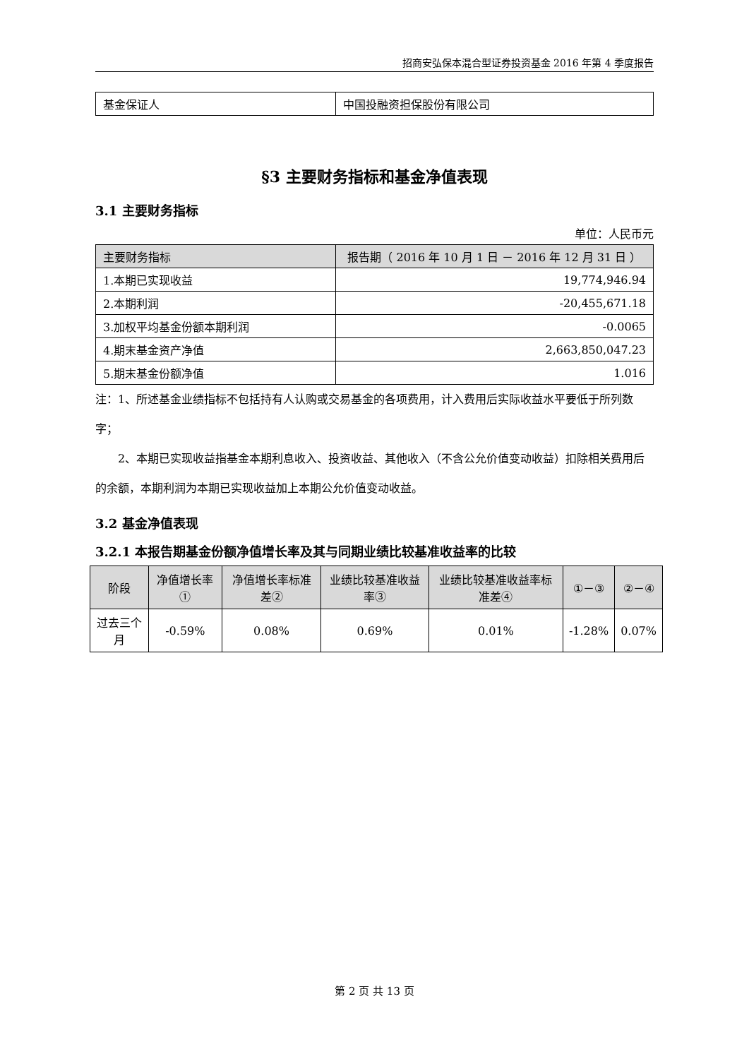招商安弘保本混合型证券投资基金 2016 年第 4 季度报告
| 基金保证人 | 中国投融资担保股份有限公司 |
§3 主要财务指标和基金净值表现
3.1 主要财务指标
单位：人民币元
| 主要财务指标 | 报告期（ 2016 年 10 月 1 日 － 2016 年 12 月 31 日 ） |
| --- | --- |
| 1.本期已实现收益 | 19,774,946.94 |
| 2.本期利润 | -20,455,671.18 |
| 3.加权平均基金份额本期利润 | -0.0065 |
| 4.期末基金资产净值 | 2,663,850,047.23 |
| 5.期末基金份额净值 | 1.016 |
注：1、所述基金业绩指标不包括持有人认购或交易基金的各项费用，计入费用后实际收益水平要低于所列数字；
2、本期已实现收益指基金本期利息收入、投资收益、其他收入（不含公允价值变动收益）扣除相关费用后的余额，本期利润为本期已实现收益加上本期公允价值变动收益。
3.2 基金净值表现
3.2.1 本报告期基金份额净值增长率及其与同期业绩比较基准收益率的比较
| 阶段 | 净值增长率① | 净值增长率标准差② | 业绩比较基准收益率③ | 业绩比较基准收益率标准差④ | ①－③ | ②－④ |
| --- | --- | --- | --- | --- | --- | --- |
| 过去三个月 | -0.59% | 0.08% | 0.69% | 0.01% | -1.28% | 0.07% |
第 2 页 共 13 页